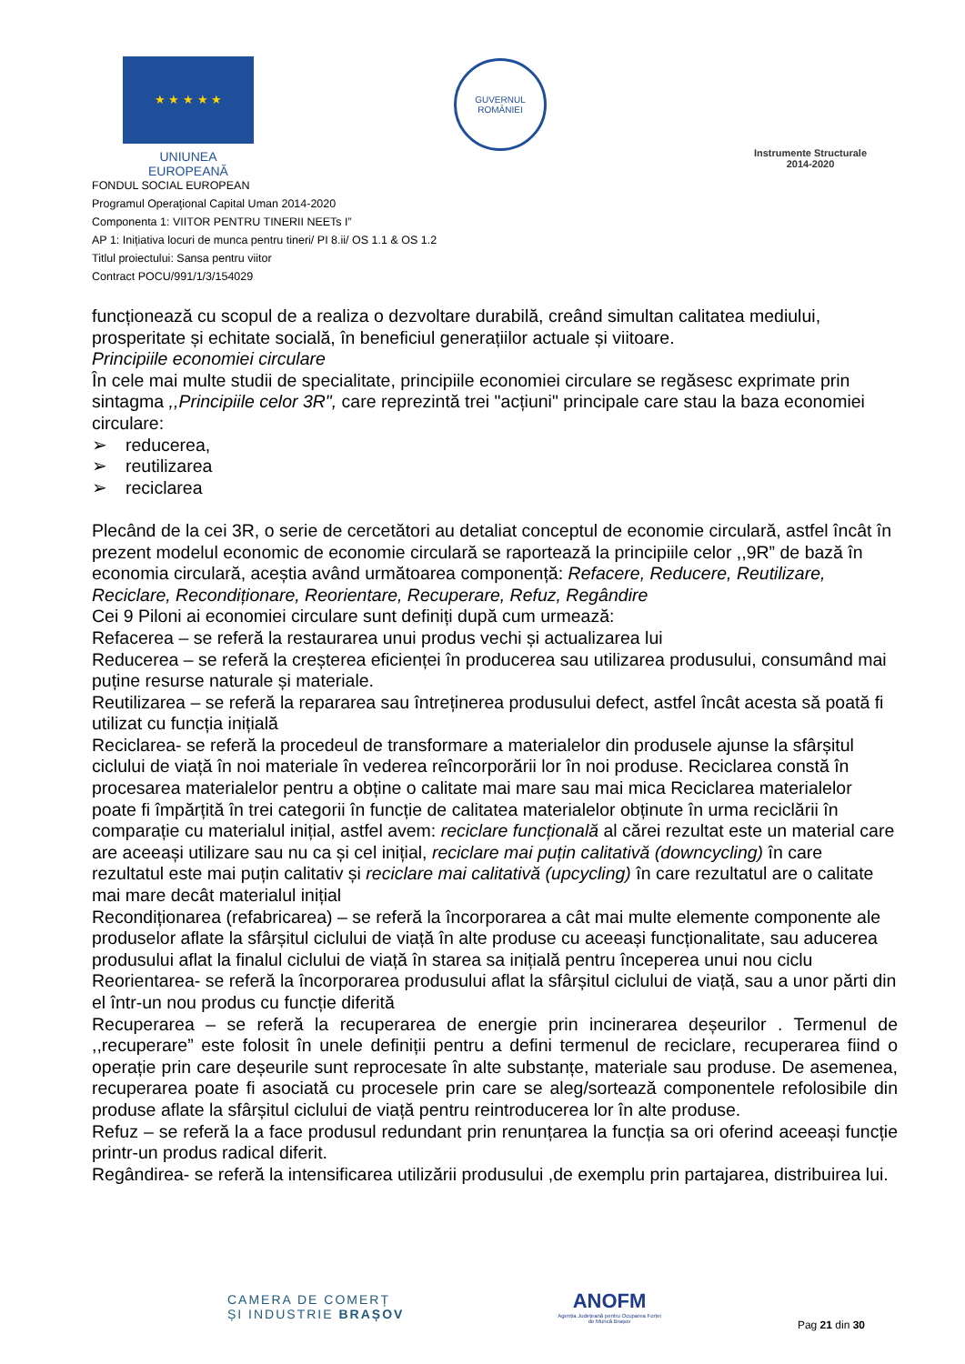★ ★ ★ ★ ★
UNIUNEA EUROPEANĂ
GUVERNUL
ROMÂNIEI
Instrumente Structurale
2014-2020
FONDUL SOCIAL EUROPEAN
Programul Operaţional Capital Uman 2014-2020
Componenta 1: VIITOR PENTRU TINERII NEETs I”
AP 1: Inițiativa locuri de munca pentru tineri/ PI 8.ii/ OS 1.1 & OS 1.2
Titlul proiectului: Sansa pentru viitor
Contract POCU/991/1/3/154029
funcționează cu scopul de a realiza o dezvoltare durabilă, creând simultan calitatea mediului, prosperitate și echitate socială, în beneficiul generațiilor actuale și viitoare.
Principiile economiei circulare
În cele mai multe studii de specialitate, principiile economiei circulare se regăsesc exprimate prin sintagma ,,Principiile celor 3R", care reprezintă trei "acțiuni" principale care stau la baza economiei circulare:
➢ reducerea,
➢ reutilizarea
➢ reciclarea
Plecând de la cei 3R, o serie de cercetători au detaliat conceptul de economie circulară, astfel încât în prezent modelul economic de economie circulară se raportează la principiile celor ,,9R” de bază în economia circulară, aceștia având următoarea componență: Refacere, Reducere, Reutilizare, Reciclare, Recondiționare, Reorientare, Recuperare, Refuz, Regândire
Cei 9 Piloni ai economiei circulare sunt definiți după cum urmează:
Refacerea – se referă la restaurarea unui produs vechi și actualizarea lui
Reducerea – se referă la creșterea eficienței în producerea sau utilizarea produsului, consumând mai puține resurse naturale și materiale.
Reutilizarea – se referă la repararea sau întreținerea produsului defect, astfel încât acesta să poată fi utilizat cu funcția inițială
Reciclarea- se referă la procedeul de transformare a materialelor din produsele ajunse la sfârșitul ciclului de viață în noi materiale în vederea reîncorporării lor în noi produse. Reciclarea constă în procesarea materialelor pentru a obține o calitate mai mare sau mai mica Reciclarea materialelor poate fi împărțită în trei categorii în funcție de calitatea materialelor obținute în urma reciclării în comparație cu materialul inițial, astfel avem: reciclare funcțională al cărei rezultat este un material care are aceeași utilizare sau nu ca și cel inițial, reciclare mai puțin calitativă (downcycling) în care rezultatul este mai puțin calitativ și reciclare mai calitativă (upcycling) în care rezultatul are o calitate mai mare decât materialul inițial
Recondiționarea (refabricarea) – se referă la încorporarea a cât mai multe elemente componente ale produselor aflate la sfârșitul ciclului de viață în alte produse cu aceeași funcționalitate, sau aducerea produsului aflat la finalul ciclului de viață în starea sa inițială pentru începerea unui nou ciclu
Reorientarea- se referă la încorporarea produsului aflat la sfârșitul ciclului de viață, sau a unor părti din el într-un nou produs cu funcție diferită
Recuperarea – se referă la recuperarea de energie prin incinerarea deșeurilor . Termenul de ,,recuperare” este folosit în unele definiții pentru a defini termenul de reciclare, recuperarea fiind o operație prin care deșeurile sunt reprocesate în alte substanțe, materiale sau produse. De asemenea, recuperarea poate fi asociată cu procesele prin care se aleg/sortează componentele refolosibile din produse aflate la sfârșitul ciclului de viață pentru reintroducerea lor în alte produse.
Refuz – se referă la a face produsul redundant prin renunțarea la funcția sa ori oferind aceeași funcție printr-un produs radical diferit.
Regândirea- se referă la intensificarea utilizării produsului ,de exemplu prin partajarea, distribuirea lui.
CAMERA DE COMERȚ
ȘI INDUSTRIE BRAȘOV
ANOFM
Agenția Județeană pentru Ocuparea Forței de Muncă Brașov
Pag 21 din 30